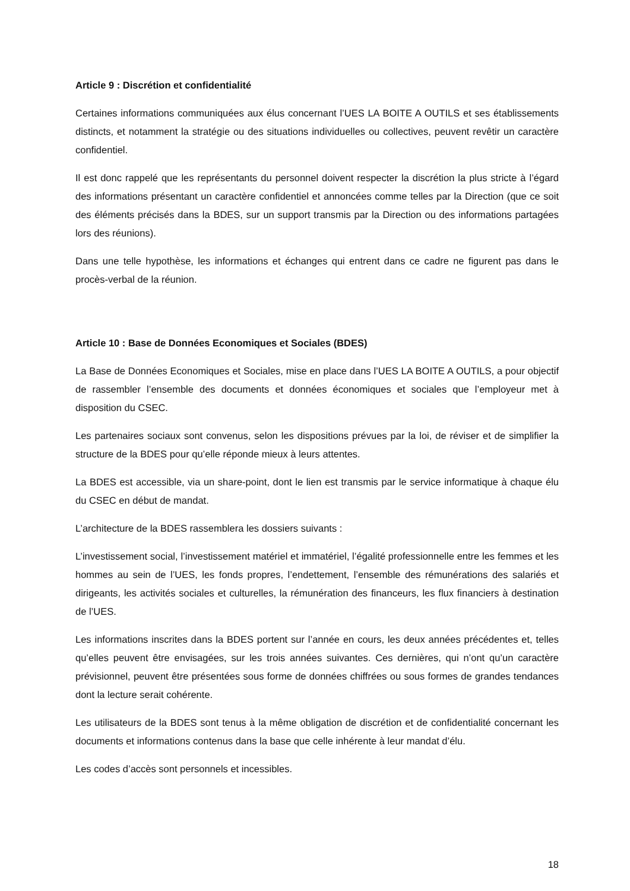Article 9 : Discrétion et confidentialité
Certaines informations communiquées aux élus concernant l’UES LA BOITE A OUTILS et ses établissements distincts, et notamment la stratégie ou des situations individuelles ou collectives, peuvent revêtir un caractère confidentiel.
Il est donc rappelé que les représentants du personnel doivent respecter la discrétion la plus stricte à l’égard des informations présentant un caractère confidentiel et annoncées comme telles par la Direction (que ce soit des éléments précisés dans la BDES, sur un support transmis par la Direction ou des informations partagées lors des réunions).
Dans une telle hypothèse, les informations et échanges qui entrent dans ce cadre ne figurent pas dans le procès-verbal de la réunion.
Article 10 : Base de Données Economiques et Sociales (BDES)
La Base de Données Economiques et Sociales, mise en place dans l’UES LA BOITE A OUTILS, a pour objectif de rassembler l’ensemble des documents et données économiques et sociales que l’employeur met à disposition du CSEC.
Les partenaires sociaux sont convenus, selon les dispositions prévues par la loi, de réviser et de simplifier la structure de la BDES pour qu’elle réponde mieux à leurs attentes.
La BDES est accessible, via un share-point, dont le lien est transmis par le service informatique à chaque élu du CSEC en début de mandat.
L’architecture de la BDES rassemblera les dossiers suivants :
L’investissement social, l’investissement matériel et immatériel, l’égalité professionnelle entre les femmes et les hommes au sein de l’UES, les fonds propres, l’endettement, l’ensemble des rémunérations des salariés et dirigeants, les activités sociales et culturelles, la rémunération des financeurs, les flux financiers à destination de l’UES.
Les informations inscrites dans la BDES portent sur l’année en cours, les deux années précédentes et, telles qu’elles peuvent être envisagées, sur les trois années suivantes. Ces dernières, qui n’ont qu’un caractère prévisionnel, peuvent être présentées sous forme de données chiffrées ou sous formes de grandes tendances dont la lecture serait cohérente.
Les utilisateurs de la BDES sont tenus à la même obligation de discrétion et de confidentialité concernant les documents et informations contenus dans la base que celle inhérente à leur mandat d’élu.
Les codes d’accès sont personnels et incessibles.
18